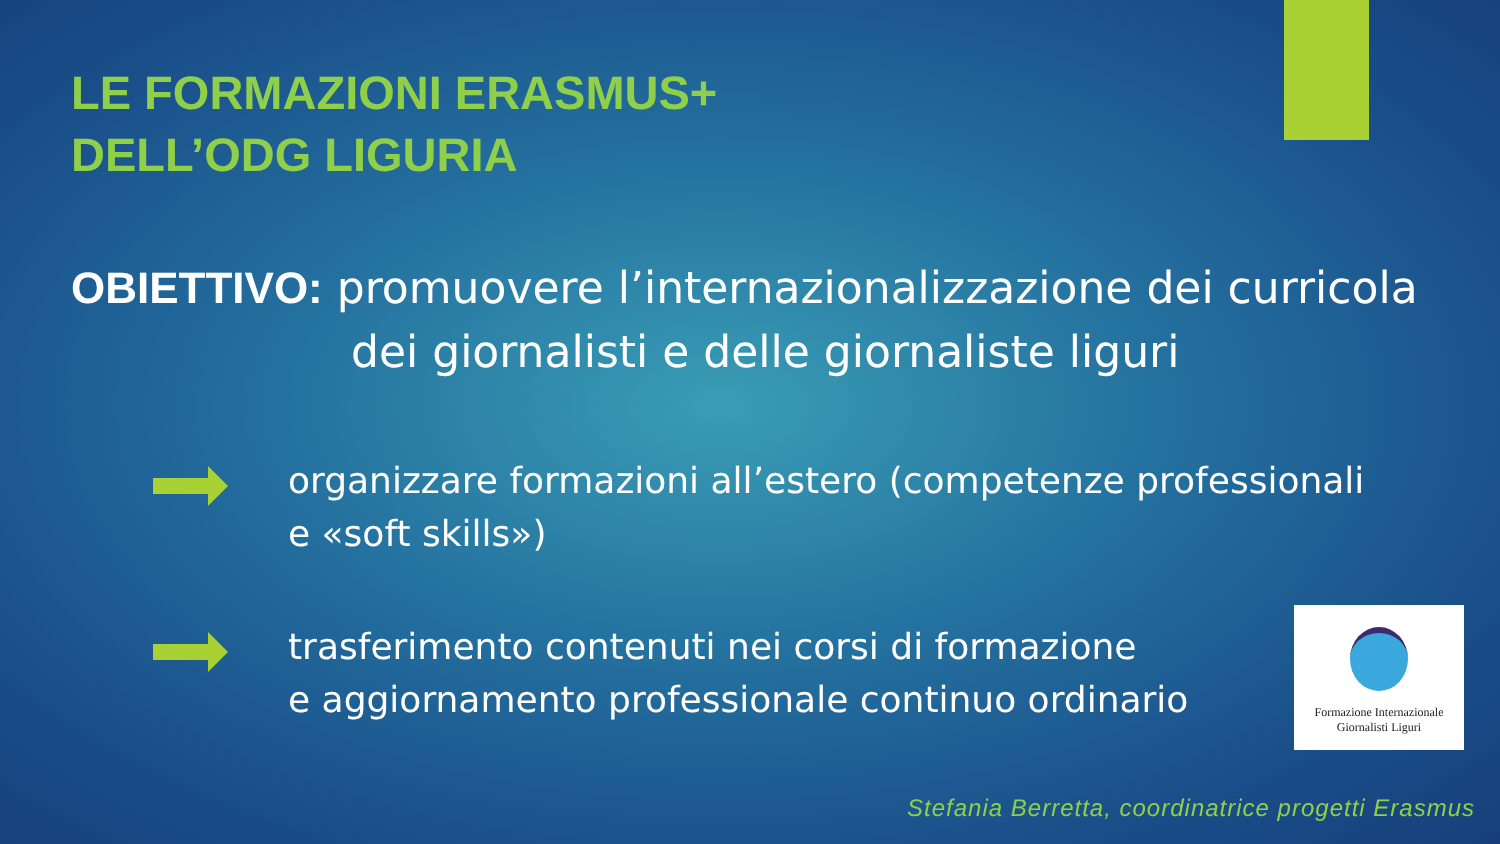LE FORMAZIONI ERASMUS+
DELL’ODG LIGURIA
OBIETTIVO: promuovere l’internazionalizzazione dei curricola
dei giornalisti e delle giornaliste liguri
organizzare formazioni all’estero (competenze professionali e «soft skills»)
trasferimento contenuti nei corsi di formazione
e aggiornamento professionale continuo ordinario
Formazione Internazionale
Giornalisti Liguri
Stefania Berretta, coordinatrice progetti Erasmus